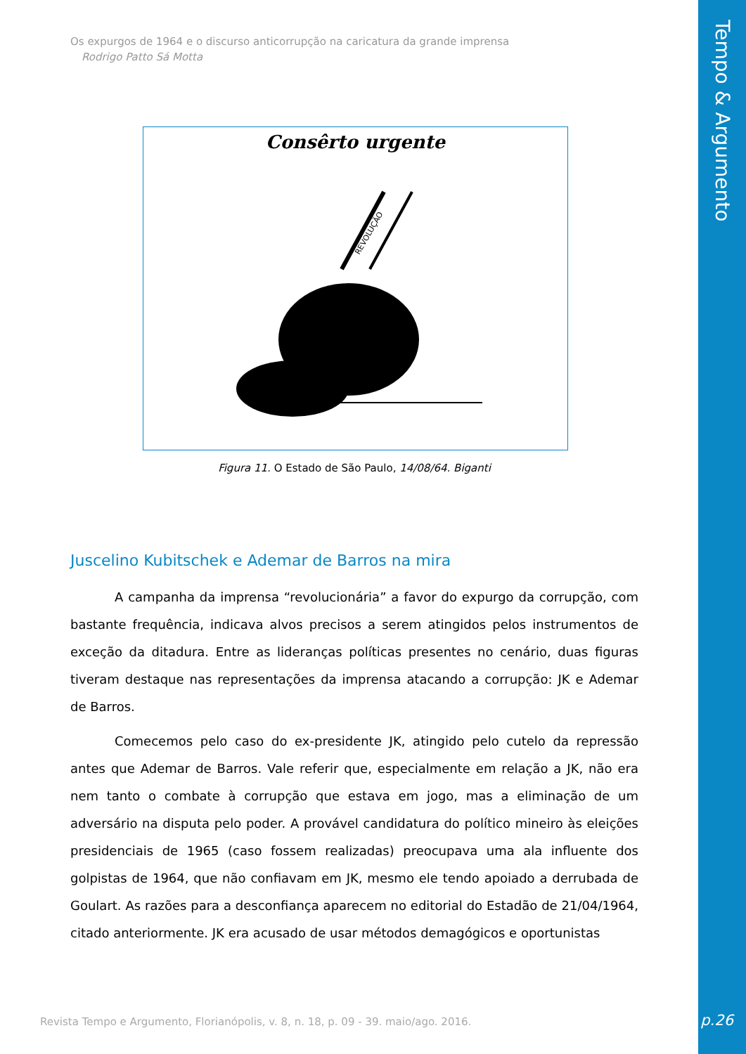Tempo & Argumento
Os expurgos de 1964 e o discurso anticorrupção na caricatura da grande imprensa
Rodrigo Patto Sá Motta
Consêrto urgente
REVOLUÇÃO
Figura 11. O Estado de São Paulo, 14/08/64. Biganti
Juscelino Kubitschek e Ademar de Barros na mira
A campanha da imprensa “revolucionária” a favor do expurgo da corrupção, com bastante frequência, indicava alvos precisos a serem atingidos pelos instrumentos de exceção da ditadura. Entre as lideranças políticas presentes no cenário, duas figuras tiveram destaque nas representações da imprensa atacando a corrupção: JK e Ademar de Barros.
Comecemos pelo caso do ex-presidente JK, atingido pelo cutelo da repressão antes que Ademar de Barros. Vale referir que, especialmente em relação a JK, não era nem tanto o combate à corrupção que estava em jogo, mas a eliminação de um adversário na disputa pelo poder. A provável candidatura do político mineiro às eleições presidenciais de 1965 (caso fossem realizadas) preocupava uma ala influente dos golpistas de 1964, que não confiavam em JK, mesmo ele tendo apoiado a derrubada de Goulart. As razões para a desconfiança aparecem no editorial do Estadão de 21/04/1964, citado anteriormente. JK era acusado de usar métodos demagógicos e oportunistas
Revista Tempo e Argumento, Florianópolis, v. 8, n. 18, p. 09 - 39. maio/ago. 2016.
p.26